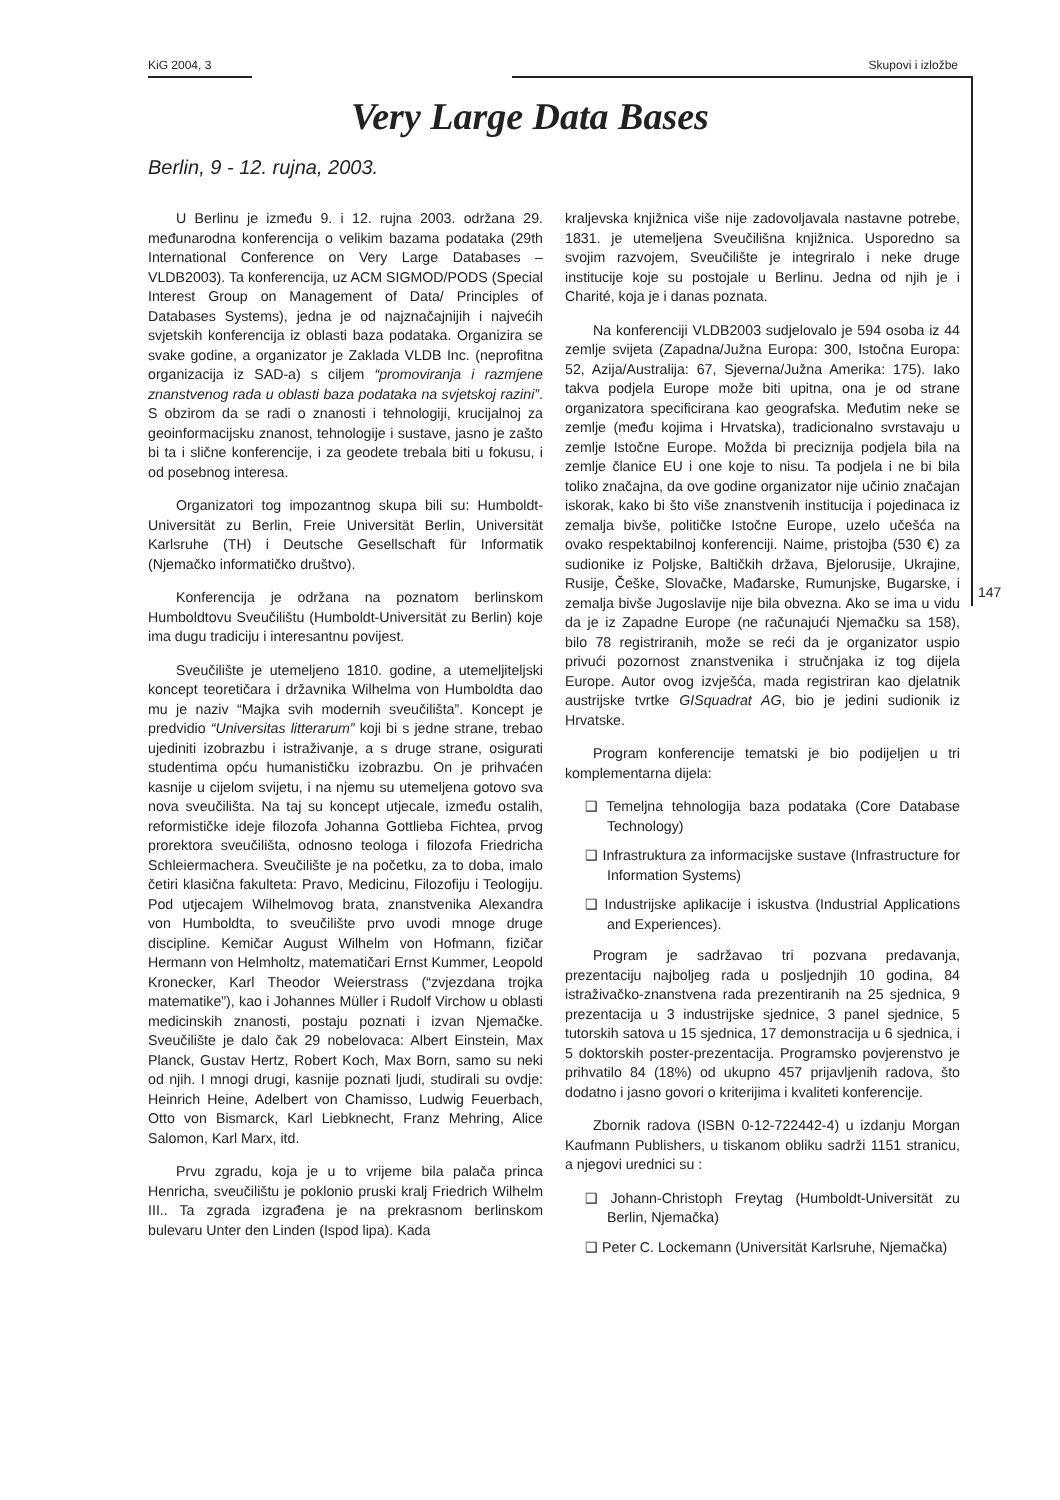KiG 2004, 3 Skupovi i izložbe
Very Large Data Bases
Berlin, 9 - 12. rujna, 2003.
U Berlinu je između 9. i 12. rujna 2003. održana 29. međunarodna konferencija o velikim bazama podataka (29th International Conference on Very Large Databases – VLDB2003). Ta konferencija, uz ACM SIGMOD/PODS (Special Interest Group on Management of Data/ Principles of Databases Systems), jedna je od najznačajnijih i najvećih svjetskih konferencija iz oblasti baza podataka. Organizira se svake godine, a organizator je Zaklada VLDB Inc. (neprofitna organizacija iz SAD-a) s ciljem “promoviranja i razmjene znanstvenog rada u oblasti baza podataka na svjetskoj razini”. S obzirom da se radi o znanosti i tehnologiji, krucijalnoj za geoinformacijsku znanost, tehnologije i sustave, jasno je zašto bi ta i slične konferencije, i za geodete trebala biti u fokusu, i od posebnog interesa.
Organizatori tog impozantnog skupa bili su: Humboldt-Universität zu Berlin, Freie Universität Berlin, Universität Karlsruhe (TH) i Deutsche Gesellschaft für Informatik (Njemačko informatičko društvo).
Konferencija je održana na poznatom berlinskom Humboldtovu Sveučilištu (Humboldt-Universität zu Berlin) koje ima dugu tradiciju i interesantnu povijest.
Sveučilište je utemeljeno 1810. godine, a utemeljiteljski koncept teoretičara i državnika Wilhelma von Humboldta dao mu je naziv “Majka svih modernih sveučilišta”. Koncept je predvidio “Universitas litterarum” koji bi s jedne strane, trebao ujediniti izobrazbu i istraživanje, a s druge strane, osigurati studentima opću humanističku izobrazbu. On je prihvaćen kasnije u cijelom svijetu, i na njemu su utemeljena gotovo sva nova sveučilišta. Na taj su koncept utjecale, između ostalih, reformističke ideje filozofa Johanna Gottlieba Fichtea, prvog prorektora sveučilišta, odnosno teologa i filozofa Friedricha Schleiermachera. Sveučilište je na početku, za to doba, imalo četiri klasična fakulteta: Pravo, Medicinu, Filozofiju i Teologiju. Pod utjecajem Wilhelmovog brata, znanstvenika Alexandra von Humboldta, to sveučilište prvo uvodi mnoge druge discipline. Kemičar August Wilhelm von Hofmann, fizičar Hermann von Helmholtz, matematičari Ernst Kummer, Leopold Kronecker, Karl Theodor Weierstrass (“zvjezdana trojka matematike”), kao i Johannes Müller i Rudolf Virchow u oblasti medicinskih znanosti, postaju poznati i izvan Njemačke. Sveučilište je dalo čak 29 nobelovaca: Albert Einstein, Max Planck, Gustav Hertz, Robert Koch, Max Born, samo su neki od njih. I mnogi drugi, kasnije poznati ljudi, studirali su ovdje: Heinrich Heine, Adelbert von Chamisso, Ludwig Feuerbach, Otto von Bismarck, Karl Liebknecht, Franz Mehring, Alice Salomon, Karl Marx, itd.
Prvu zgradu, koja je u to vrijeme bila palača princa Henricha, sveučilištu je poklonio pruski kralj Friedrich Wilhelm III.. Ta zgrada izgrađena je na prekrasnom berlinskom bulevaru Unter den Linden (Ispod lipa). Kada
kraljevska knjižnica više nije zadovoljavala nastavne potrebe, 1831. je utemeljena Sveučilišna knjižnica. Usporedno sa svojim razvojem, Sveučilište je integriralo i neke druge institucije koje su postojale u Berlinu. Jedna od njih je i Charité, koja je i danas poznata.
Na konferenciji VLDB2003 sudjelovalo je 594 osoba iz 44 zemlje svijeta (Zapadna/Južna Europa: 300, Istočna Europa: 52, Azija/Australija: 67, Sjeverna/Južna Amerika: 175). Iako takva podjela Europe može biti upitna, ona je od strane organizatora specificirana kao geografska. Međutim neke se zemlje (među kojima i Hrvatska), tradicionalno svrstavaju u zemlje Istočne Europe. Možda bi preciznija podjela bila na zemlje članice EU i one koje to nisu. Ta podjela i ne bi bila toliko značajna, da ove godine organizator nije učinio značajan iskorak, kako bi što više znanstvenih institucija i pojedinaca iz zemalja bivše, političke Istočne Europe, uzelo učešća na ovako respektabilnoj konferenciji. Naime, pristojba (530 €) za sudionike iz Poljske, Baltičkih država, Bjelorusije, Ukrajine, Rusije, Češke, Slovačke, Mađarske, Rumunjske, Bugarske, i zemalja bivše Jugoslavije nije bila obvezna. Ako se ima u vidu da je iz Zapadne Europe (ne računajući Njemačku sa 158), bilo 78 registriranih, može se reći da je organizator uspio privući pozornost znanstvenika i stručnjaka iz tog dijela Europe. Autor ovog izvješća, mada registriran kao djelatnik austrijske tvrtke GISquadrat AG, bio je jedini sudionik iz Hrvatske.
Program konferencije tematski je bio podijeljen u tri komplementarna dijela:
❑ Temeljna tehnologija baza podataka (Core Database Technology)
❑ Infrastruktura za informacijske sustave (Infrastructure for Information Systems)
❑ Industrijske aplikacije i iskustva (Industrial Applications and Experiences).
Program je sadržavao tri pozvana predavanja, prezentaciju najboljeg rada u posljednjih 10 godina, 84 istraživačko-znanstvena rada prezentiranih na 25 sjednica, 9 prezentacija u 3 industrijske sjednice, 3 panel sjednice, 5 tutorskih satova u 15 sjednica, 17 demonstracija u 6 sjednica, i 5 doktorskih poster-prezentacija. Programsko povjerenstvo je prihvatilo 84 (18%) od ukupno 457 prijavljenih radova, što dodatno i jasno govori o kriterijima i kvaliteti konferencije.
Zbornik radova (ISBN 0-12-722442-4) u izdanju Morgan Kaufmann Publishers, u tiskanom obliku sadrži 1151 stranicu, a njegovi urednici su :
❑ Johann-Christoph Freytag (Humboldt-Universität zu Berlin, Njemačka)
❑ Peter C. Lockemann (Universität Karlsruhe, Njemačka)
147